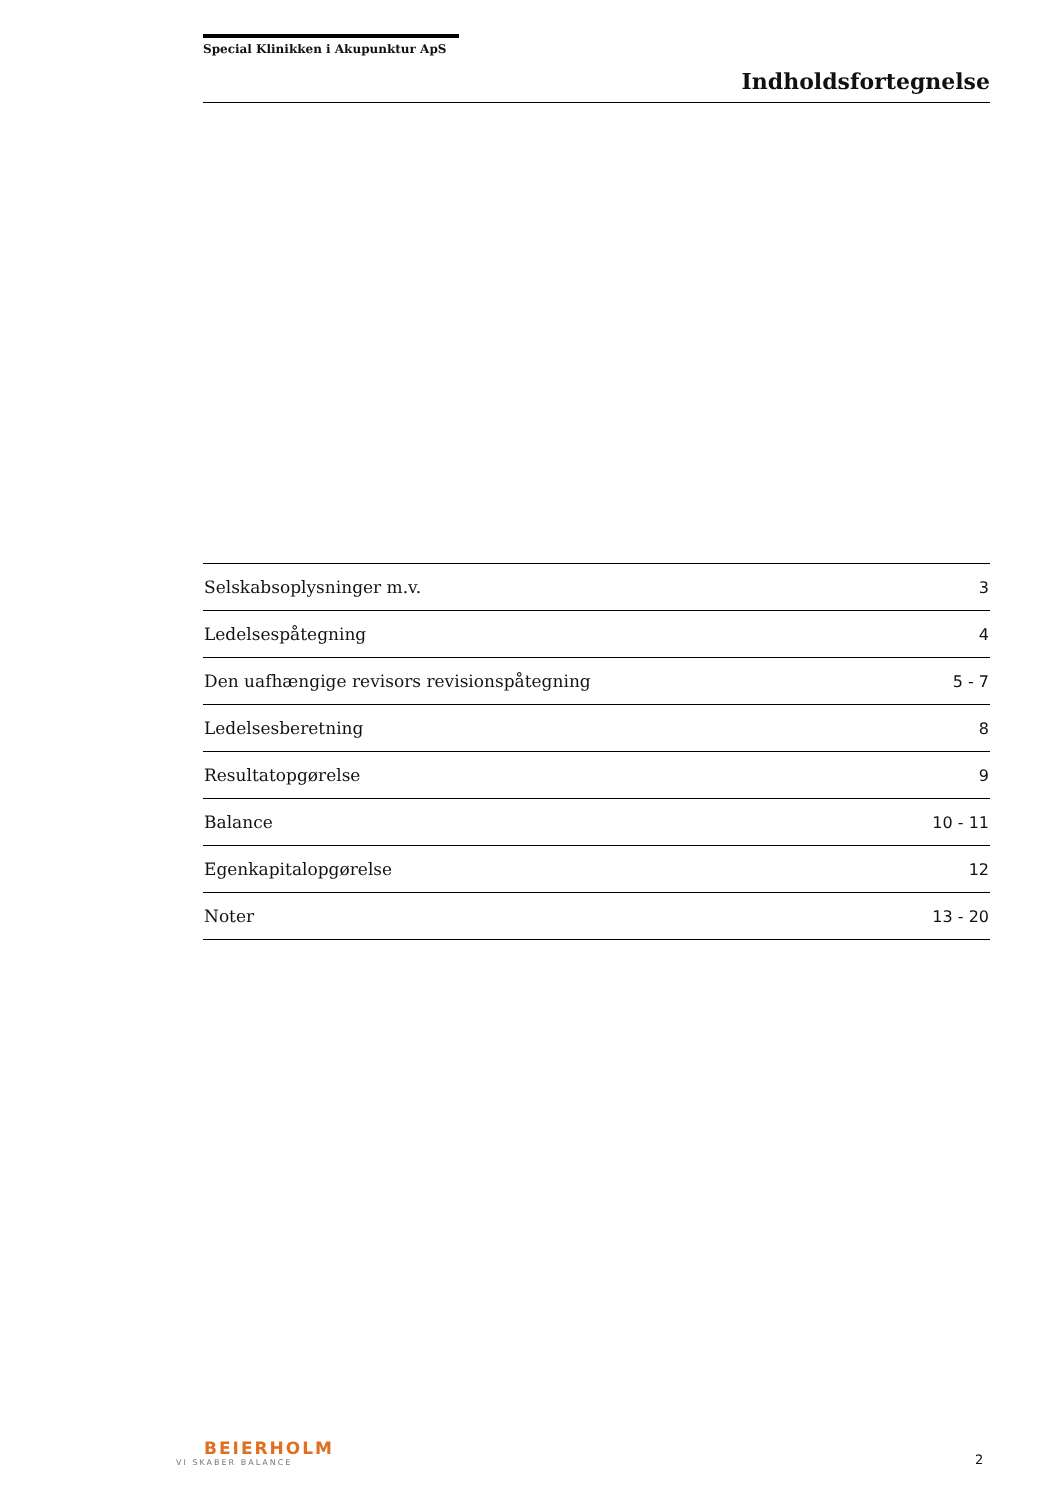Special Klinikken i Akupunktur ApS
Indholdsfortegnelse
| Selskabsoplysninger m.v. | 3 |
| Ledelsespåtegning | 4 |
| Den uafhængige revisors revisionspåtegning | 5 - 7 |
| Ledelsesberetning | 8 |
| Resultatopgørelse | 9 |
| Balance | 10 - 11 |
| Egenkapitalopgørelse | 12 |
| Noter | 13 - 20 |
BEIERHOLM
VI SKABER BALANCE
2